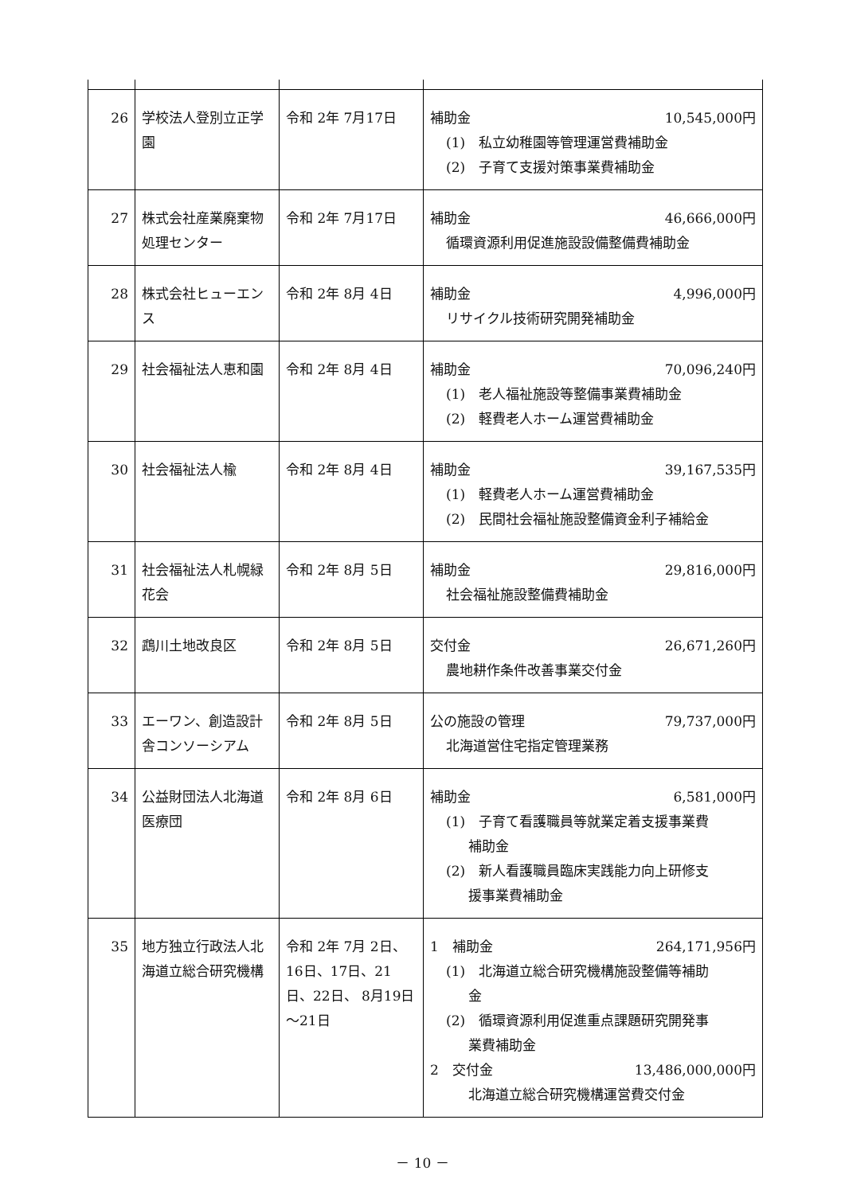| 26 | 学校法人登別立正学園 | 令和 2年 7月17日 | 補助金 10,545,000円 (1) 私立幼稚園等管理運営費補助金 (2) 子育て支援対策事業費補助金 |
| 27 | 株式会社産業廃棄物処理センター | 令和 2年 7月17日 | 補助金 46,666,000円 循環資源利用促進施設設備整備費補助金 |
| 28 | 株式会社ヒューエンス | 令和 2年 8月 4日 | 補助金 4,996,000円 リサイクル技術研究開発補助金 |
| 29 | 社会福祉法人恵和園 | 令和 2年 8月 4日 | 補助金 70,096,240円 (1) 老人福祉施設等整備事業費補助金 (2) 軽費老人ホーム運営費補助金 |
| 30 | 社会福祉法人楡 | 令和 2年 8月 4日 | 補助金 39,167,535円 (1) 軽費老人ホーム運営費補助金 (2) 民間社会福祉施設整備資金利子補給金 |
| 31 | 社会福祉法人札幌緑花会 | 令和 2年 8月 5日 | 補助金 29,816,000円 社会福祉施設整備費補助金 |
| 32 | 鵡川土地改良区 | 令和 2年 8月 5日 | 交付金 26,671,260円 農地耕作条件改善事業交付金 |
| 33 | エーワン、創造設計舎コンソーシアム | 令和 2年 8月 5日 | 公の施設の管理 79,737,000円 北海道営住宅指定管理業務 |
| 34 | 公益財団法人北海道医療団 | 令和 2年 8月 6日 | 補助金 6,581,000円 (1) 子育て看護職員等就業定着支援事業費 補助金 (2) 新人看護職員臨床実践能力向上研修支 援事業費補助金 |
| 35 | 地方独立行政法人北海道立総合研究機構 | 令和 2年 7月 2日、16日、17日、21日、22日、 8月19日～21日 | 1 補助金 264,171,956円 (1) 北海道立総合研究機構施設整備等補助 金 (2) 循環資源利用促進重点課題研究開発事 業費補助金 2 交付金 13,486,000,000円 北海道立総合研究機構運営費交付金 |
－ 10 －